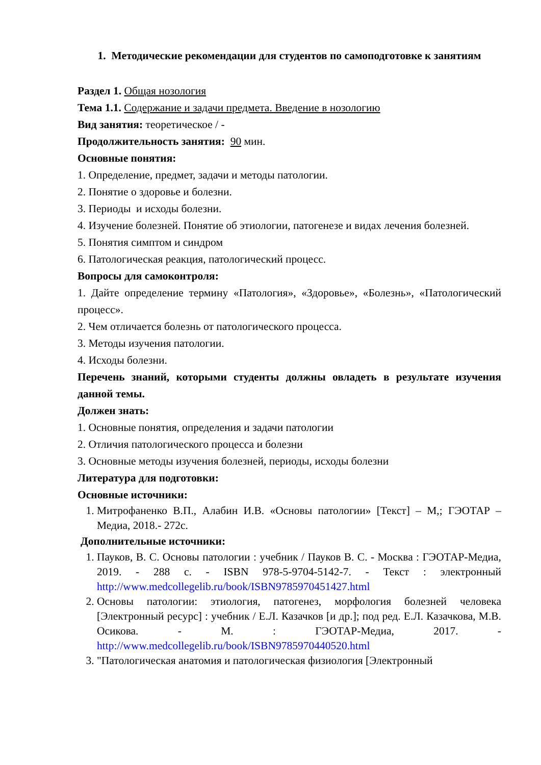1. Методические рекомендации для студентов по самоподготовке к занятиям
Раздел 1. Общая нозология
Тема 1.1. Содержание и задачи предмета. Введение в нозологию
Вид занятия: теоретическое / -
Продолжительность занятия: 90 мин.
Основные понятия:
1. Определение, предмет, задачи и методы патологии.
2. Понятие о здоровье и болезни.
3. Периоды и исходы болезни.
4. Изучение болезней. Понятие об этиологии, патогенезе и видах лечения болезней.
5. Понятия симптом и синдром
6. Патологическая реакция, патологический процесс.
Вопросы для самоконтроля:
1. Дайте определение термину «Патология», «Здоровье», «Болезнь», «Патологический процесс».
2. Чем отличается болезнь от патологического процесса.
3. Методы изучения патологии.
4. Исходы болезни.
Перечень знаний, которыми студенты должны овладеть в результате изучения данной темы.
Должен знать:
1. Основные понятия, определения и задачи патологии
2. Отличия патологического процесса и болезни
3. Основные методы изучения болезней, периоды, исходы болезни
Литература для подготовки:
Основные источники:
1. Митрофаненко В.П., Алабин И.В. «Основы патологии» [Текст] – М,; ГЭОТАР –Медиа, 2018.- 272с.
Дополнительные источники:
1. Пауков, В. С. Основы патологии : учебник / Пауков В. С. - Москва : ГЭОТАР-Медиа, 2019. - 288 с. - ISBN 978-5-9704-5142-7. - Текст : электронный http://www.medcollegelib.ru/book/ISBN9785970451427.html
2. Основы патологии: этиология, патогенез, морфология болезней человека [Электронный ресурс] : учебник / Е.Л. Казачков [и др.]; под ред. Е.Л. Казачкова, М.В. Осикова. - М. : ГЭОТАР-Медиа, 2017. - http://www.medcollegelib.ru/book/ISBN9785970440520.html
3. "Патологическая анатомия и патологическая физиология [Электронный